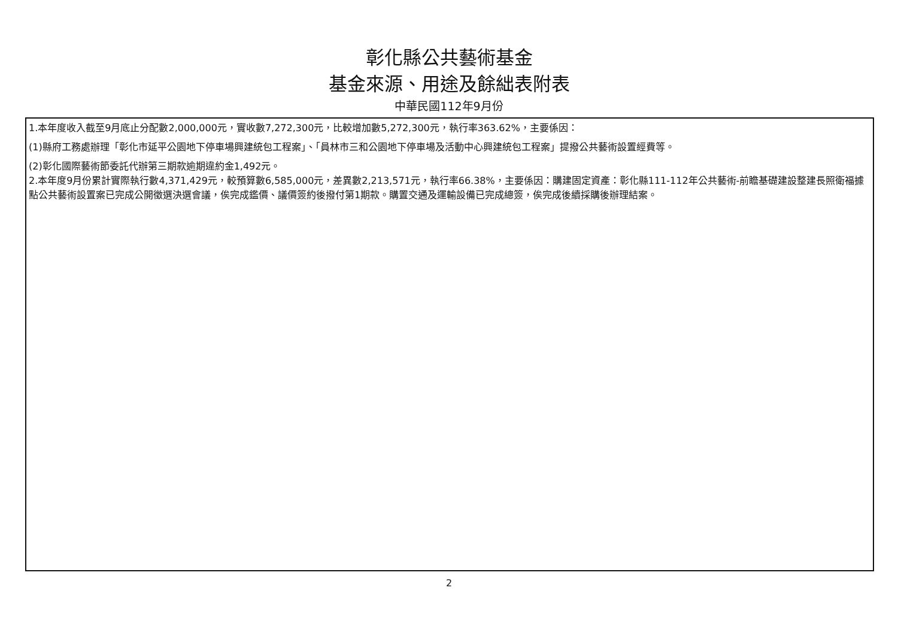彰化縣公共藝術基金
基金來源、用途及餘絀表附表
中華民國112年9月份
1.本年度收入截至9月底止分配數2,000,000元，實收數7,272,300元，比較增加數5,272,300元，執行率363.62%，主要係因：
(1)縣府工務處辦理「彰化市延平公園地下停車場興建統包工程案」、「員林市三和公園地下停車場及活動中心興建統包工程案」提撥公共藝術設置經費等。
(2)彰化國際藝術節委託代辦第三期款逾期違約金1,492元。
2.本年度9月份累計實際執行數4,371,429元，較預算數6,585,000元，差異數2,213,571元，執行率66.38%，主要係因：購建固定資產：彰化縣111-112年公共藝術-前瞻基礎建設整建長照衛福據點公共藝術設置案已完成公開徵選決選會議，俟完成鑑價、議價簽約後撥付第1期款。購置交通及運輸設備已完成總簽，俟完成後續採購後辦理結案。
2